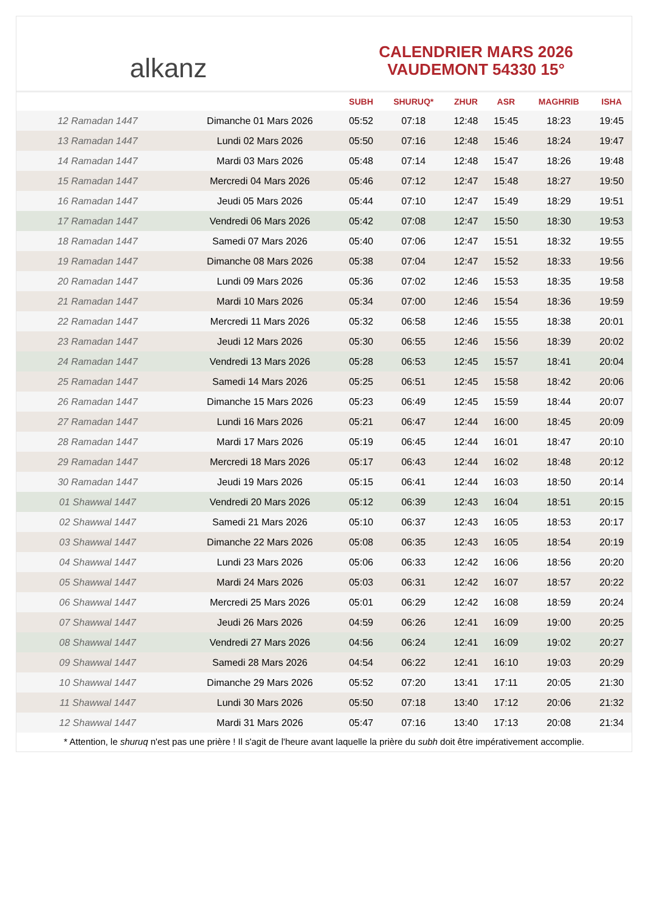alkanz
CALENDRIER MARS 2026
VAUDEMONT 54330 15°
| | | SUBH | SHURUQ* | ZHUR | ASR | MAGHRIB | ISHA |
| --- | --- | --- | --- | --- | --- | --- | --- |
| 12 Ramadan 1447 | Dimanche 01 Mars 2026 | 05:52 | 07:18 | 12:48 | 15:45 | 18:23 | 19:45 |
| 13 Ramadan 1447 | Lundi 02 Mars 2026 | 05:50 | 07:16 | 12:48 | 15:46 | 18:24 | 19:47 |
| 14 Ramadan 1447 | Mardi 03 Mars 2026 | 05:48 | 07:14 | 12:48 | 15:47 | 18:26 | 19:48 |
| 15 Ramadan 1447 | Mercredi 04 Mars 2026 | 05:46 | 07:12 | 12:47 | 15:48 | 18:27 | 19:50 |
| 16 Ramadan 1447 | Jeudi 05 Mars 2026 | 05:44 | 07:10 | 12:47 | 15:49 | 18:29 | 19:51 |
| 17 Ramadan 1447 | Vendredi 06 Mars 2026 | 05:42 | 07:08 | 12:47 | 15:50 | 18:30 | 19:53 |
| 18 Ramadan 1447 | Samedi 07 Mars 2026 | 05:40 | 07:06 | 12:47 | 15:51 | 18:32 | 19:55 |
| 19 Ramadan 1447 | Dimanche 08 Mars 2026 | 05:38 | 07:04 | 12:47 | 15:52 | 18:33 | 19:56 |
| 20 Ramadan 1447 | Lundi 09 Mars 2026 | 05:36 | 07:02 | 12:46 | 15:53 | 18:35 | 19:58 |
| 21 Ramadan 1447 | Mardi 10 Mars 2026 | 05:34 | 07:00 | 12:46 | 15:54 | 18:36 | 19:59 |
| 22 Ramadan 1447 | Mercredi 11 Mars 2026 | 05:32 | 06:58 | 12:46 | 15:55 | 18:38 | 20:01 |
| 23 Ramadan 1447 | Jeudi 12 Mars 2026 | 05:30 | 06:55 | 12:46 | 15:56 | 18:39 | 20:02 |
| 24 Ramadan 1447 | Vendredi 13 Mars 2026 | 05:28 | 06:53 | 12:45 | 15:57 | 18:41 | 20:04 |
| 25 Ramadan 1447 | Samedi 14 Mars 2026 | 05:25 | 06:51 | 12:45 | 15:58 | 18:42 | 20:06 |
| 26 Ramadan 1447 | Dimanche 15 Mars 2026 | 05:23 | 06:49 | 12:45 | 15:59 | 18:44 | 20:07 |
| 27 Ramadan 1447 | Lundi 16 Mars 2026 | 05:21 | 06:47 | 12:44 | 16:00 | 18:45 | 20:09 |
| 28 Ramadan 1447 | Mardi 17 Mars 2026 | 05:19 | 06:45 | 12:44 | 16:01 | 18:47 | 20:10 |
| 29 Ramadan 1447 | Mercredi 18 Mars 2026 | 05:17 | 06:43 | 12:44 | 16:02 | 18:48 | 20:12 |
| 30 Ramadan 1447 | Jeudi 19 Mars 2026 | 05:15 | 06:41 | 12:44 | 16:03 | 18:50 | 20:14 |
| 01 Shawwal 1447 | Vendredi 20 Mars 2026 | 05:12 | 06:39 | 12:43 | 16:04 | 18:51 | 20:15 |
| 02 Shawwal 1447 | Samedi 21 Mars 2026 | 05:10 | 06:37 | 12:43 | 16:05 | 18:53 | 20:17 |
| 03 Shawwal 1447 | Dimanche 22 Mars 2026 | 05:08 | 06:35 | 12:43 | 16:05 | 18:54 | 20:19 |
| 04 Shawwal 1447 | Lundi 23 Mars 2026 | 05:06 | 06:33 | 12:42 | 16:06 | 18:56 | 20:20 |
| 05 Shawwal 1447 | Mardi 24 Mars 2026 | 05:03 | 06:31 | 12:42 | 16:07 | 18:57 | 20:22 |
| 06 Shawwal 1447 | Mercredi 25 Mars 2026 | 05:01 | 06:29 | 12:42 | 16:08 | 18:59 | 20:24 |
| 07 Shawwal 1447 | Jeudi 26 Mars 2026 | 04:59 | 06:26 | 12:41 | 16:09 | 19:00 | 20:25 |
| 08 Shawwal 1447 | Vendredi 27 Mars 2026 | 04:56 | 06:24 | 12:41 | 16:09 | 19:02 | 20:27 |
| 09 Shawwal 1447 | Samedi 28 Mars 2026 | 04:54 | 06:22 | 12:41 | 16:10 | 19:03 | 20:29 |
| 10 Shawwal 1447 | Dimanche 29 Mars 2026 | 05:52 | 07:20 | 13:41 | 17:11 | 20:05 | 21:30 |
| 11 Shawwal 1447 | Lundi 30 Mars 2026 | 05:50 | 07:18 | 13:40 | 17:12 | 20:06 | 21:32 |
| 12 Shawwal 1447 | Mardi 31 Mars 2026 | 05:47 | 07:16 | 13:40 | 17:13 | 20:08 | 21:34 |
* Attention, le shuruq n'est pas une prière ! Il s'agit de l'heure avant laquelle la prière du subh doit être impérativement accomplie.